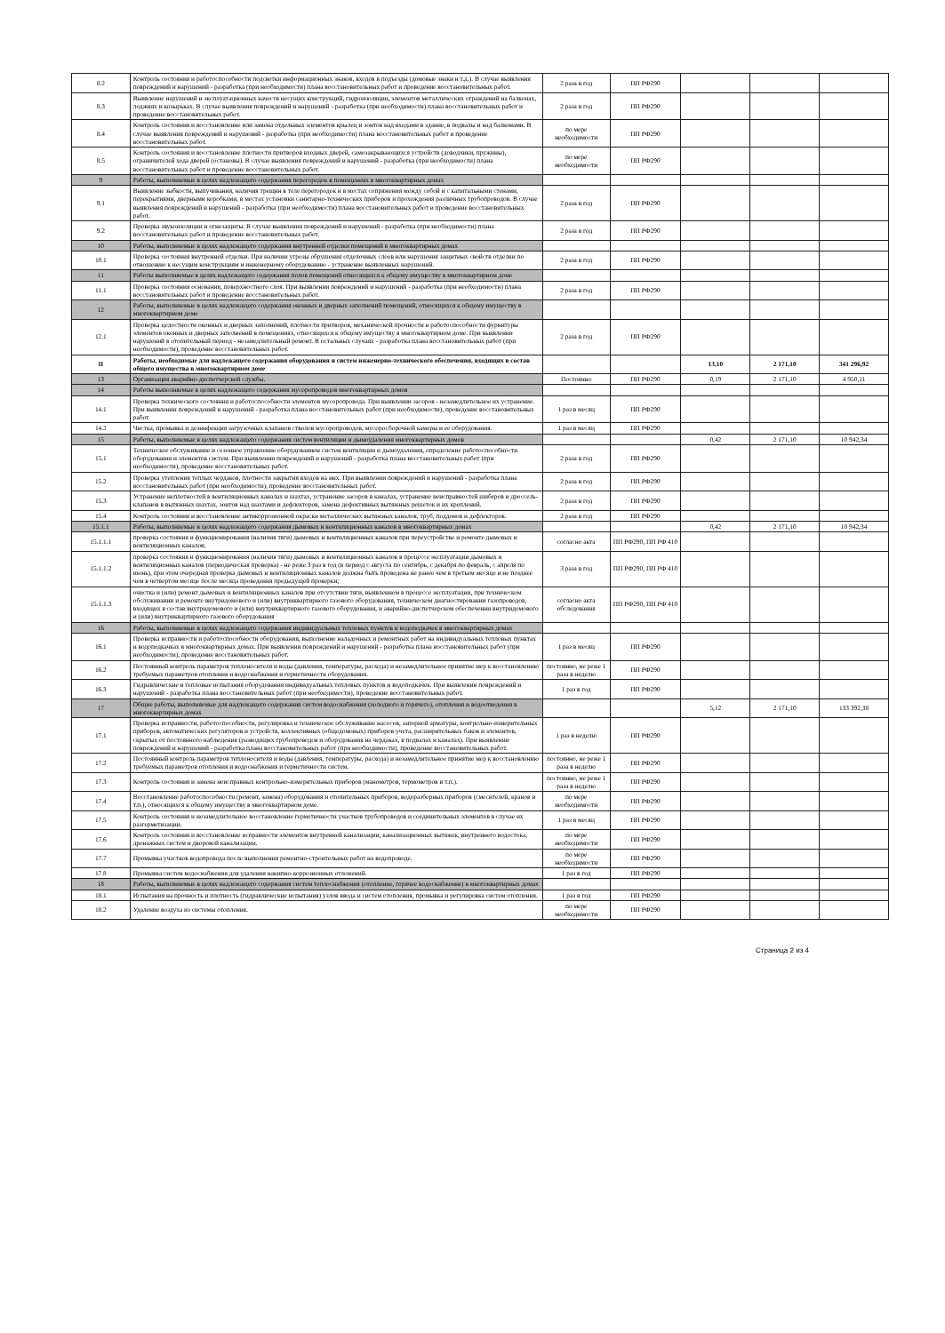| 8.2 | Контроль состояния и работоспособности подсветки информационных знаков, входов в подъезды (домовые знаки и т.д.). В случае выявления повреждений и нарушений - разработка (при необходимости) плана восстановительных работ и проведение восстановительных работ. | 2 раза в год | ПП РФ290 | | | |
| 8.3 | Выявление нарушений и эксплуатационных качеств несущих конструкций, гидроизоляции, элементов металлических ограждений на балконах, лоджиях и козырьках. В случае выявления повреждений и нарушений - разработка (при необходимости) плана восстановительных работ и проведение восстановительных работ. | 2 раза в год | ПП РФ290 | | | |
| 8.4 | Контроль состояния и восстановление или замена отдельных элементов крылец и зонтов над входами в здание, в подвалы и над балконами. В случае выявления повреждений и нарушений - разработка (при необходимости) плана восстановительных работ и проведение восстановительных работ. | по мере необходимости | ПП РФ290 | | | |
| 8.5 | Контроль состояния и восстановление плотности притворов входных дверей, самозакрывающихся устройств (доводчики, пружины), ограничителей хода дверей (остановы). В случае выявления повреждений и нарушений - разработка (при необходимости) плана восстановительных работ и проведение восстановительных работ. | по мере необходимости | ПП РФ290 | | | |
| 9 | Работы, выполняемые в целях надлежащего содержания перегородок в помещениях в многоквартирных домах | | | | | |
| 9.1 | Выявление зыбкости, выпучивания, наличия трещин в теле перегородок и в местах сопряжения между собой и с капитальными стенами, перекрытиями, дверными коробками, в местах установки санитарно-технических приборов и прохождения различных трубопроводов. В случае выявления повреждений и нарушений - разработка (при необходимости) плана восстановительных работ и проведение восстановительных работ. | 2 раза в год | ПП РФ290 | | | |
| 9.2 | Проверка звукоизоляции и огнезащиты. В случае выявления повреждений и нарушений - разработка (при необходимости) плана восстановительных работ и проведение восстановительных работ. | 2 раза в год | ПП РФ290 | | | |
| 10 | Работы, выполняемые в целях надлежащего содержания внутренней отделки помещений в многоквартирных домах | | | | | |
| 10.1 | Проверка состояния внутренней отделки. При наличии угрозы обрушения отделочных слоев или нарушения защитных свойств отделки по отношению к несущим конструкциям и инженерному оборудованию - устранение выявленных нарушений. | 2 раза в год | ПП РФ290 | | | |
| 11 | Работы выполняемые в целях надлежащего содержания полов помещений относящихся к общему имуществу в многоквартирном доме | | | | | |
| 11.1 | Проверка состояния основания, поверхностного слоя. При выявлении повреждений и нарушений - разработка (при необходимости) плана восстановительных работ и проведение восстановительных работ. | 2 раза в год | ПП РФ290 | | | |
| 12 | Работы, выполняемые в целях надлежащего содержания оконных и дверных заполнений помещений, относящихся к общему имуществу в многоквартирном доме | | | | | |
| 12.1 | Проверка целостности оконных и дверных заполнений, плотности притворов, механической прочности и работоспособности фурнитуры элементов оконных и дверных заполнений в помещениях, относящихся к общему имуществу в многоквартирном доме. При выявлении нарушений в отопительный период - незамедлительный ремонт. В остальных случаях - разработка плана восстановительных работ (при необходимости), проведение восстановительных работ. | 2 раза в год | ПП РФ290 | | | |
| II | Работы, необходимые для надлежащего содержания оборудования и систем инженерно-технического обеспечения, входящих в состав общего имущества в многоквартирном доме | | | 13,10 | 2 171,10 | 341 296,92 |
| 13 | Организация аварийно-диспетчерской службы. | Постоянно | ПП РФ290 | 0,19 | 2 171,10 | 4 950,11 |
| 14 | Работы выполняемые в целях надлежащего содержания мусоропроводов многоквартирных домов | | | | | |
| 14.1 | Проверка технического состояния и работоспособности элементов мусоропровода. При выявлении засоров - незамедлительное их устранение. При выявлении повреждений и нарушений - разработка плана восстановительных работ (при необходимости), проведение восстановительных работ. | 1 раз в месяц | ПП РФ290 | | | |
| 14.2 | Чистка, промывка и дезинфекция загрузочных клапанов стволов мусоропроводов, мусоросборочной камеры и ее оборудования. | 1 раз в месяц | ПП РФ290 | | | |
| 15 | Работы, выполняемые в целях надлежащего содержания систем вентиляции и дымоудаления многоквартирных домов | | | 0,42 | 2 171,10 | 10 942,34 |
| 15.1 | Техническое обслуживание и сезонное управление оборудованием систем вентиляции и дымоудаления, определение работоспособности оборудования и элементов систем. При выявлении повреждений и нарушений - разработка плана восстановительных работ (при необходимости), проведение восстановительных работ. | 2 раза в год | ПП РФ290 | | | |
| 15.2 | Проверка утепления теплых чердаков, плотности закрытия входов на них. При выявлении повреждений и нарушений - разработка плана восстановительных работ (при необходимости), проведение восстановительных работ. | 2 раза в год | ПП РФ290 | | | |
| 15.3 | Устранение неплотностей в вентиляционных каналах и шахтах, устранение засоров в каналах, устранение неисправностей шиберов и дроссель-клапанов в вытяжных шахтах, зонтов над шахтами и дефлекторов, замена дефективных вытяжных решеток и их креплений. | 2 раза в год | ПП РФ290 | | | |
| 15.4 | Контроль состояния и восстановление антикоррозионной окраски металлических вытяжных каналов, труб, поддонов и дефлекторов. | 2 раза в год | ПП РФ290 | | | |
| 15.1.1 | Работы, выполняемые в целях надлежащего содержания дымовых и вентиляционных каналов в многоквартирных домах | | | 0,42 | 2 171,10 | 10 942,34 |
| 15.1.1.1 | проверка состояния и функционирования (наличия тяги) дымовых и вентиляционных каналов при переустройстве и ремонте дымовых и вентиляционных каналов; | согласно акта | ПП РФ290, ПП РФ 410 | | | |
| 15.1.1.2 | проверка состояния и функционирования (наличия тяги) дымовых и вентиляционных каналов в процессе эксплуатации дымовых и вентиляционных каналов (периодическая проверка) - не реже 3 раз в год (в период с августа по сентябрь, с декабря по февраль, с апреля по июнь), при этом очередная проверка дымовых и вентиляционных каналов должна быть проведена не ранее чем в третьем месяце и не позднее чем в четвертом месяце после месяца проведения предыдущей проверки; | 3 раза в год | ПП РФ290, ПП РФ 410 | | | |
| 15.1.1.3 | очистка и (или) ремонт дымовых и вентиляционных каналов при отсутствии тяги, выявленном в процессе эксплуатации, при техническом обслуживании и ремонте внутридомового и (или) внутриквартирного газового оборудования, техническом диагностировании газопроводов, входящих в состав внутридомового и (или) внутриквартирного газового оборудования, и аварийно-диспетчерском обеспечении внутридомового и (или) внутриквартирного газового оборудования | согласно акта обследования | ПП РФ290, ПП РФ 410 | | | |
| 16 | Работы, выполняемые в целях надлежащего содержания индивидуальных тепловых пунктов и водоподкачек в многоквартирных домах | | | | | |
| 16.1 | Проверка исправности и работоспособности оборудования, выполнение наладочных и ремонтных работ на индивидуальных тепловых пунктах и водоподкачках в многоквартирных домах. При выявлении повреждений и нарушений - разработка плана восстановительных работ (при необходимости), проведение восстановительных работ. | 1 раз в месяц | ПП РФ290 | | | |
| 16.2 | Постоянный контроль параметров теплоносителя и воды (давления, температуры, расхода) и незамедлительное принятие мер к восстановлению требуемых параметров отопления и водоснабжения и герметичности оборудования. | постоянно, не реже 1 раза в неделю | ПП РФ290 | | | |
| 16.3 | Гидравлические и тепловые испытания оборудования индивидуальных тепловых пунктов и водоподкачек. При выявлении повреждений и нарушений - разработка плана восстановительных работ (при необходимости), проведение восстановительных работ. | 1 раз в год | ПП РФ290 | | | |
| 17 | Общие работы, выполняемые для надлежащего содержания систем водоснабжения (холодного и горячего), отопления и водоотведения в многоквартирных домах | | | 5,12 | 2 171,10 | 133 392,38 |
| 17.1 | Проверка исправности, работоспособности, регулировка и техническое обслуживание насосов, запорной арматуры, контрольно-измерительных приборов, автоматических регуляторов и устройств, коллективных (общедомовых) приборов учета, расширительных баков и элементов, скрытых от постоянного наблюдения (разводящих трубопроводов и оборудования на чердаках, в подвалах и каналах). При выявлении повреждений и нарушений - разработка плана восстановительных работ (при необходимости), проведение восстановительных работ. | 1 раз в неделю | ПП РФ290 | | | |
| 17.2 | Постоянный контроль параметров теплоносителя и воды (давления, температуры, расхода) и незамедлительное принятие мер к восстановлению требуемых параметров отопления и водоснабжения и герметичности систем. | постоянно, не реже 1 раза в неделю | ПП РФ290 | | | |
| 17.3 | Контроль состояния и замена неисправных контрольно-измерительных приборов (манометров, термометров и т.п.). | постоянно, не реже 1 раза в неделю | ПП РФ290 | | | |
| 17.4 | Восстановление работоспособности (ремонт, замена) оборудования и отопительных приборов, водоразборных приборов (смесителей, кранов и т.п.), относящихся к общему имуществу в многоквартирном доме. | по мере необходимости | ПП РФ290 | | | |
| 17.5 | Контроль состояния и незамедлительное восстановление герметичности участков трубопроводов и соединительных элементов в случае их разгерметизации. | 1 раз в месяц | ПП РФ290 | | | |
| 17.6 | Контроль состояния и восстановление исправности элементов внутренней канализации, канализационных вытяжек, внутреннего водостока, дренажных систем и дворовой канализации. | по мере необходимости | ПП РФ290 | | | |
| 17.7 | Промывка участков водопровода после выполнения ремонтно-строительных работ на водопроводе. | по мере необходимости | ПП РФ290 | | | |
| 17.8 | Промывка систем водоснабжения для удаления накипно-коррозионных отложений. | 1 раз в год | ПП РФ290 | | | |
| 18 | Работы, выполняемые в целях надлежащего содержания систем теплоснабжения (отопление, горячее водоснабжение) в многоквартирных домах | | | | | |
| 18.1 | Испытания на прочность и плотность (гидравлические испытания) узлов ввода и систем отопления, промывка и регулировка систем отопления. | 1 раз в год | ПП РФ290 | | | |
| 18.2 | Удаление воздуха из системы отопления. | по мере необходимости | ПП РФ290 | | | |
Страница 2 из 4